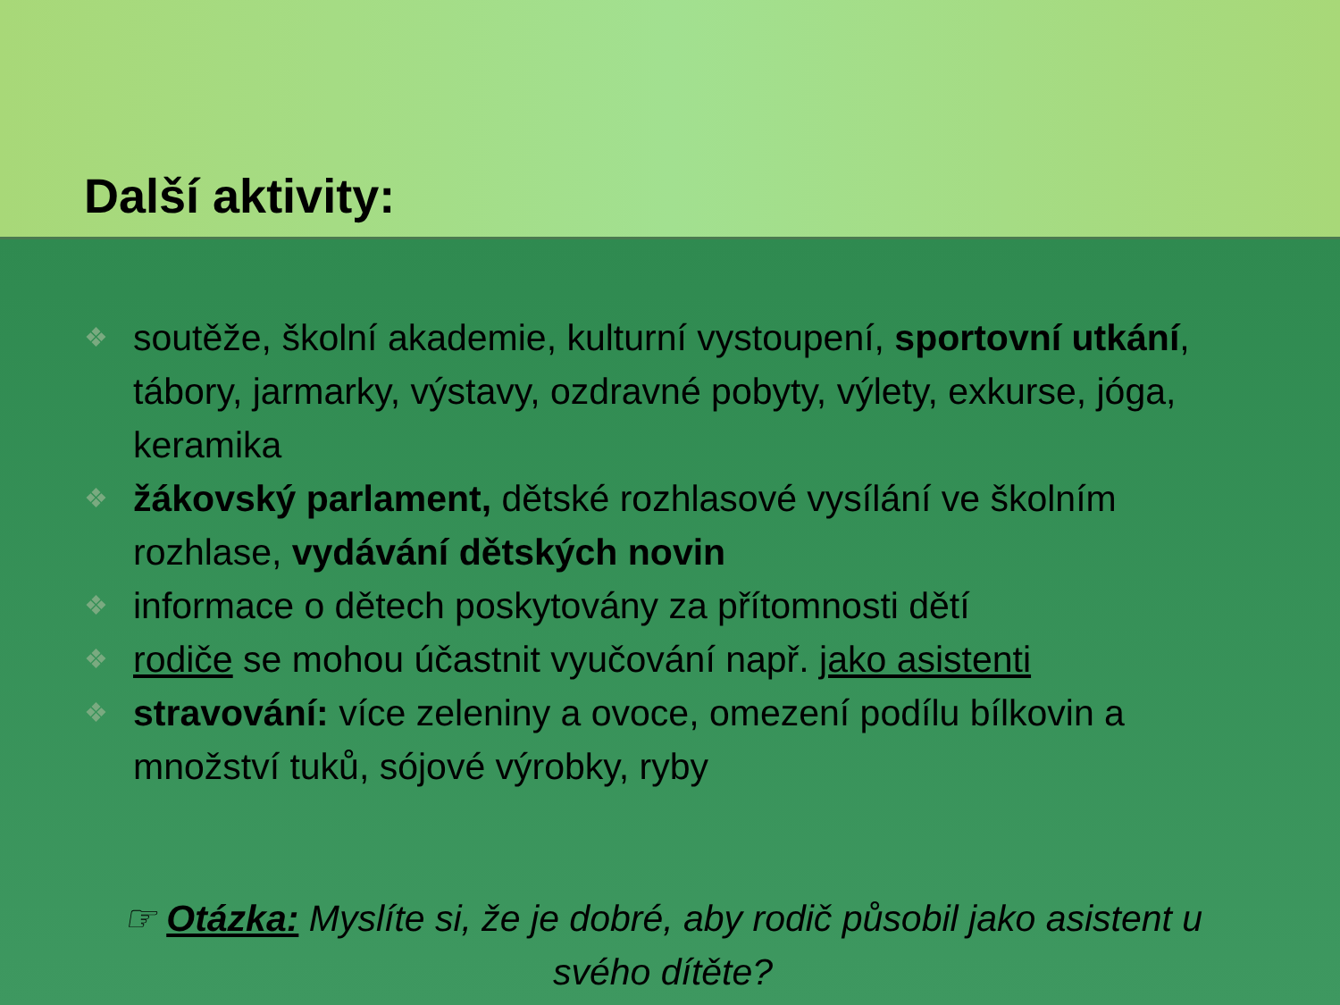Další aktivity:
❖ soutěže, školní akademie, kulturní vystoupení, sportovní utkání, tábory, jarmarky, výstavy, ozdravné pobyty, výlety, exkurse, jóga, keramika
❖ žákovský parlament, dětské rozhlasové vysílání ve školním rozhlase, vydávání dětských novin
❖ informace o dětech poskytovány za přítomnosti dětí
❖ rodiče se mohou účastnit vyučování např. jako asistenti
❖ stravování: více zeleniny a ovoce, omezení podílu bílkovin a množství tuků, sójové výrobky, ryby
☞ Otázka: Myslíte si, že je dobré, aby rodič působil jako asistent u svého dítěte?